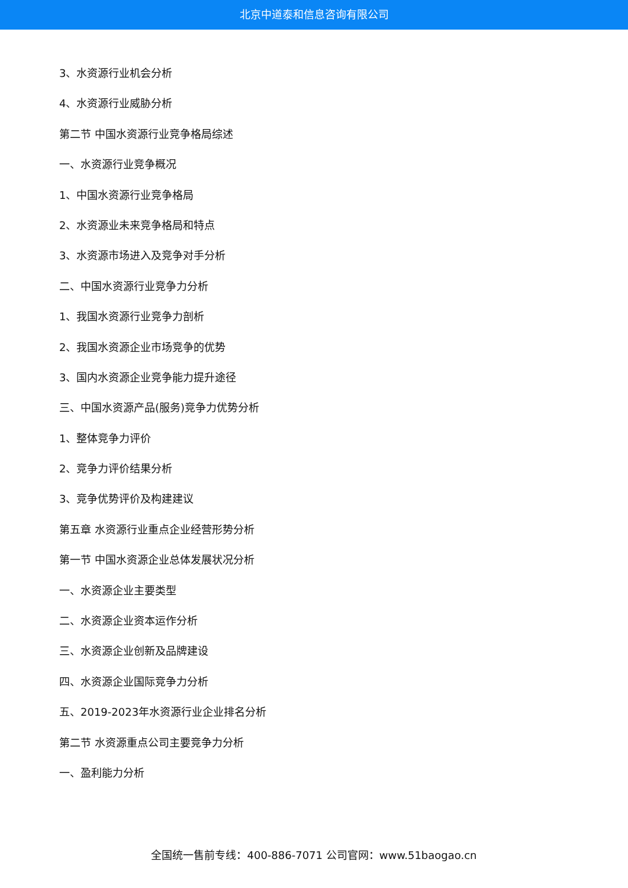北京中道泰和信息咨询有限公司
3、水资源行业机会分析
4、水资源行业威胁分析
第二节 中国水资源行业竞争格局综述
一、水资源行业竞争概况
1、中国水资源行业竞争格局
2、水资源业未来竞争格局和特点
3、水资源市场进入及竞争对手分析
二、中国水资源行业竞争力分析
1、我国水资源行业竞争力剖析
2、我国水资源企业市场竞争的优势
3、国内水资源企业竞争能力提升途径
三、中国水资源产品(服务)竞争力优势分析
1、整体竞争力评价
2、竞争力评价结果分析
3、竞争优势评价及构建建议
第五章 水资源行业重点企业经营形势分析
第一节 中国水资源企业总体发展状况分析
一、水资源企业主要类型
二、水资源企业资本运作分析
三、水资源企业创新及品牌建设
四、水资源企业国际竞争力分析
五、2019-2023年水资源行业企业排名分析
第二节 水资源重点公司主要竞争力分析
一、盈利能力分析
全国统一售前专线：400-886-7071 公司官网：www.51baogao.cn